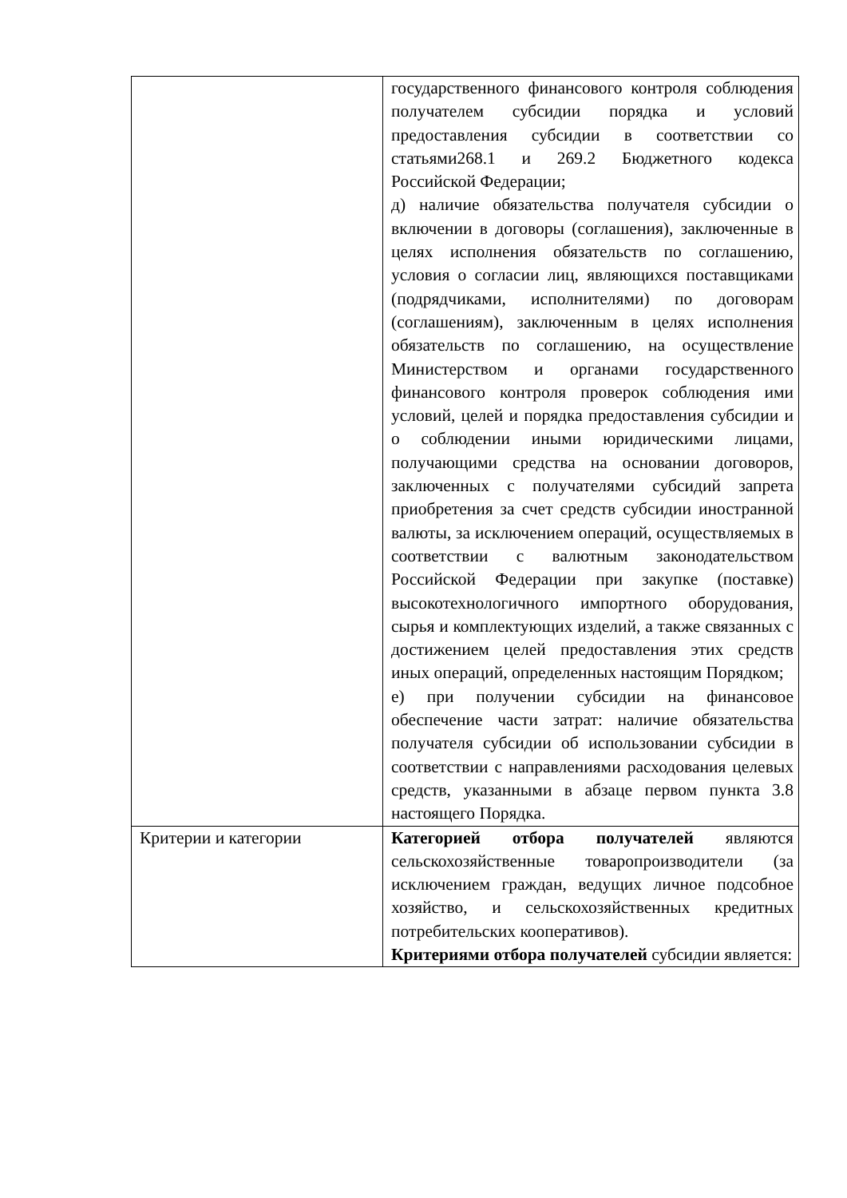| | государственного финансового контроля соблюдения получателем субсидии порядка и условий предоставления субсидии в соответствии со статьями268.1 и 269.2 Бюджетного кодекса Российской Федерации; д) наличие обязательства получателя субсидии о включении в договоры (соглашения), заключенные в целях исполнения обязательств по соглашению, условия о согласии лиц, являющихся поставщиками (подрядчиками, исполнителями) по договорам (соглашениям), заключенным в целях исполнения обязательств по соглашению, на осуществление Министерством и органами государственного финансового контроля проверок соблюдения ими условий, целей и порядка предоставления субсидии и о соблюдении иными юридическими лицами, получающими средства на основании договоров, заключенных с получателями субсидий запрета приобретения за счет средств субсидии иностранной валюты, за исключением операций, осуществляемых в соответствии с валютным законодательством Российской Федерации при закупке (поставке) высокотехнологичного импортного оборудования, сырья и комплектующих изделий, а также связанных с достижением целей предоставления этих средств иных операций, определенных настоящим Порядком; е) при получении субсидии на финансовое обеспечение части затрат: наличие обязательства получателя субсидии об использовании субсидии в соответствии с направлениями расходования целевых средств, указанными в абзаце первом пункта 3.8 настоящего Порядка. |
| Критерии и категории | Категорией отбора получателей являются сельскохозяйственные товаропроизводители (за исключением граждан, ведущих личное подсобное хозяйство, и сельскохозяйственных кредитных потребительских кооперативов). Критериями отбора получателей субсидии является: |